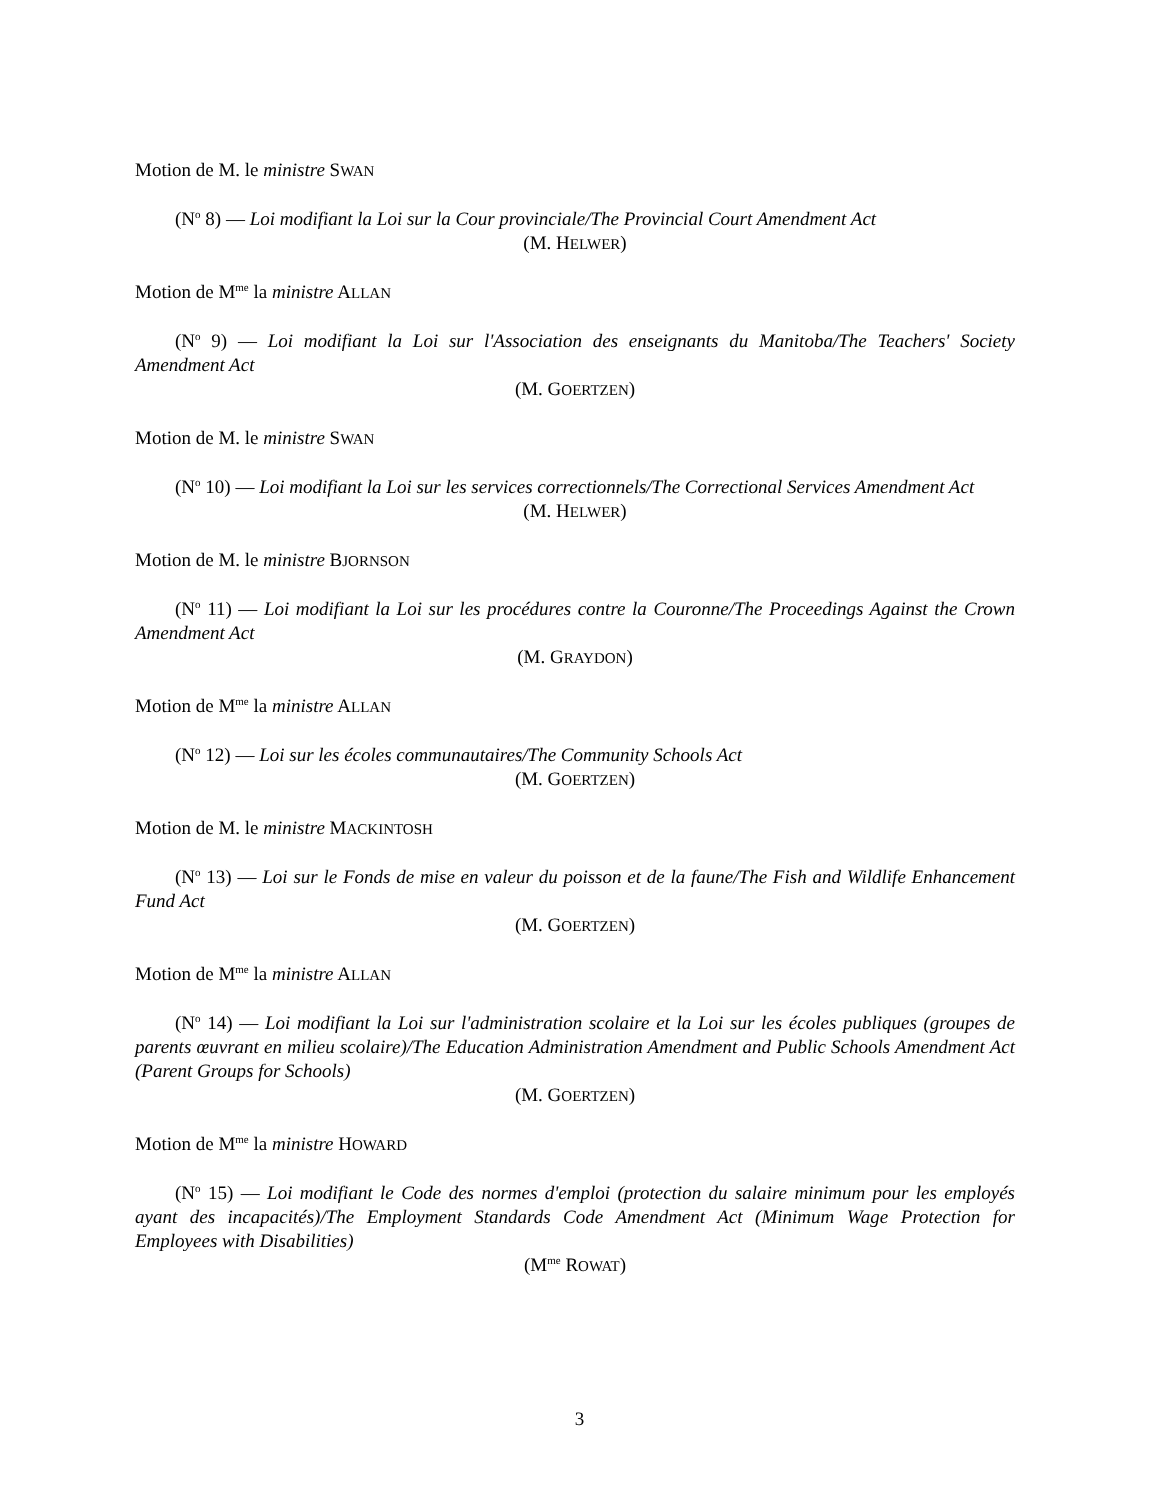Motion de M. le ministre SWAN
(N<sup>o</sup> 8) — Loi modifiant la Loi sur la Cour provinciale/The Provincial Court Amendment Act
(M. HELWER)
Motion de M<sup>me</sup> la ministre ALLAN
(N<sup>o</sup> 9) — Loi modifiant la Loi sur l'Association des enseignants du Manitoba/The Teachers' Society Amendment Act
(M. GOERTZEN)
Motion de M. le ministre SWAN
(N<sup>o</sup> 10) — Loi modifiant la Loi sur les services correctionnels/The Correctional Services Amendment Act
(M. HELWER)
Motion de M. le ministre BJORNSON
(N<sup>o</sup> 11) — Loi modifiant la Loi sur les procédures contre la Couronne/The Proceedings Against the Crown Amendment Act
(M. GRAYDON)
Motion de M<sup>me</sup> la ministre ALLAN
(N<sup>o</sup> 12) — Loi sur les écoles communautaires/The Community Schools Act
(M. GOERTZEN)
Motion de M. le ministre MACKINTOSH
(N<sup>o</sup> 13) — Loi sur le Fonds de mise en valeur du poisson et de la faune/The Fish and Wildlife Enhancement Fund Act
(M. GOERTZEN)
Motion de M<sup>me</sup> la ministre ALLAN
(N<sup>o</sup> 14) — Loi modifiant la Loi sur l'administration scolaire et la Loi sur les écoles publiques (groupes de parents œuvrant en milieu scolaire)/The Education Administration Amendment and Public Schools Amendment Act (Parent Groups for Schools)
(M. GOERTZEN)
Motion de M<sup>me</sup> la ministre HOWARD
(N<sup>o</sup> 15) — Loi modifiant le Code des normes d'emploi (protection du salaire minimum pour les employés ayant des incapacités)/The Employment Standards Code Amendment Act (Minimum Wage Protection for Employees with Disabilities)
(M<sup>me</sup> ROWAT)
3